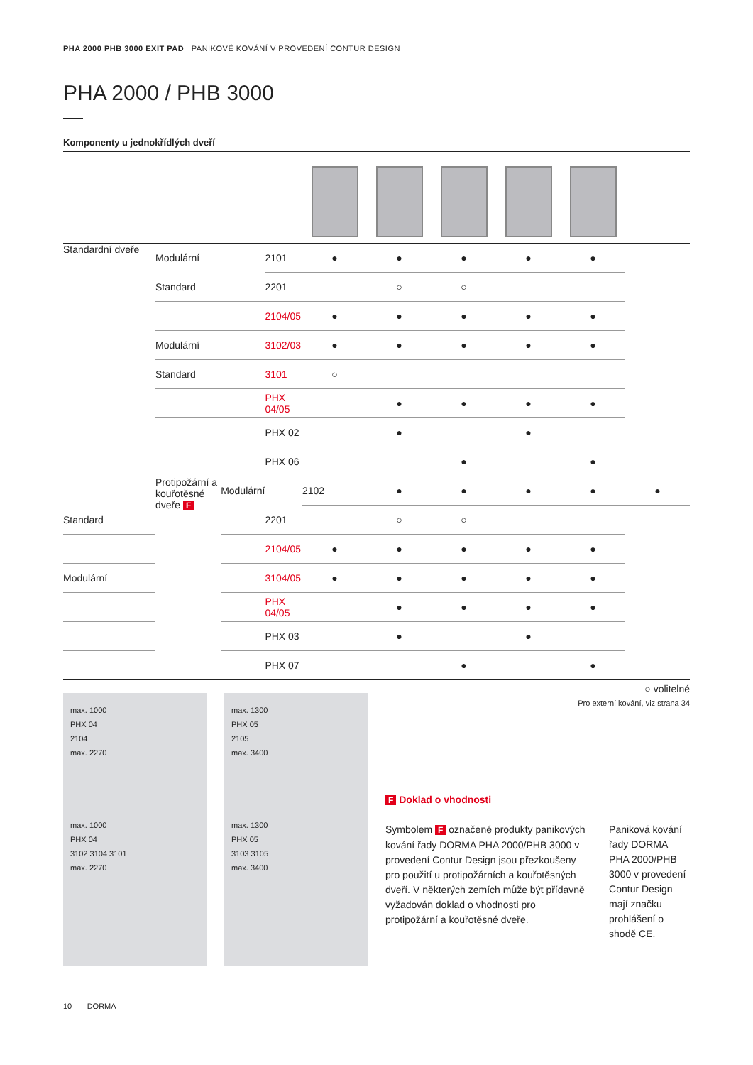PHA 2000 PHB 3000 EXIT PAD PANIKOVÉ KOVÁNÍ V PROVEDENÍ CONTUR DESIGN
PHA 2000 / PHB 3000
Komponenty u jednokřídlých dveří
| Standardní dveře | Modulární | | 2101 | ● | ● | ● | ● | ● | |
| | Standard | | 2201 | | ○ | ○ | | | |
| | | | 2104/05 | ● | ● | ● | ● | ● | |
| | Modulární | | 3102/03 | ● | ● | ● | ● | ● | |
| | Standard | | 3101 | ○ | | | | | |
| | | | PHX 04/05 | | ● | ● | ● | ● | |
| | | | PHX 02 | | ● | | ● | | |
| | | | PHX 06 | | | ● | | ● | |
| | Protipožární a kouřotěsné dveře F | Modulární | | 2102 | ● | ● | ● | ● | ● |
| Standard | | | 2201 | | ○ | ○ | | | |
| | | | 2104/05 | ● | ● | ● | ● | ● | |
| Modulární | | | 3104/05 | ● | ● | ● | ● | ● | |
| | | | PHX 04/05 | | ● | ● | ● | ● | |
| | | | PHX 03 | | ● | | ● | | |
| | | | PHX 07 | | | ● | | ● | |
○ volitelné
Pro externí kování, viz strana 34
max. 1000
PHX 04
2104
max. 2270
max. 1000
PHX 04
3102 3104 3101
max. 2270
max. 1300
PHX 05
2105
max. 3400
max. 1300
PHX 05
3103 3105
max. 3400
F Doklad o vhodnosti
Symbolem F označené produkty panikových kování řady DORMA PHA 2000/PHB 3000 v provedení Contur Design jsou přezkoušeny pro použití u protipožárních a kouřotěsných dveří. V některých zemích může být přídavně vyžadován doklad o vhodnosti pro protipožární a kouřotěsné dveře.
Paniková kování řady DORMA PHA 2000/PHB 3000 v provedení Contur Design mají značku prohlášení o shodě CE.
10 DORMA